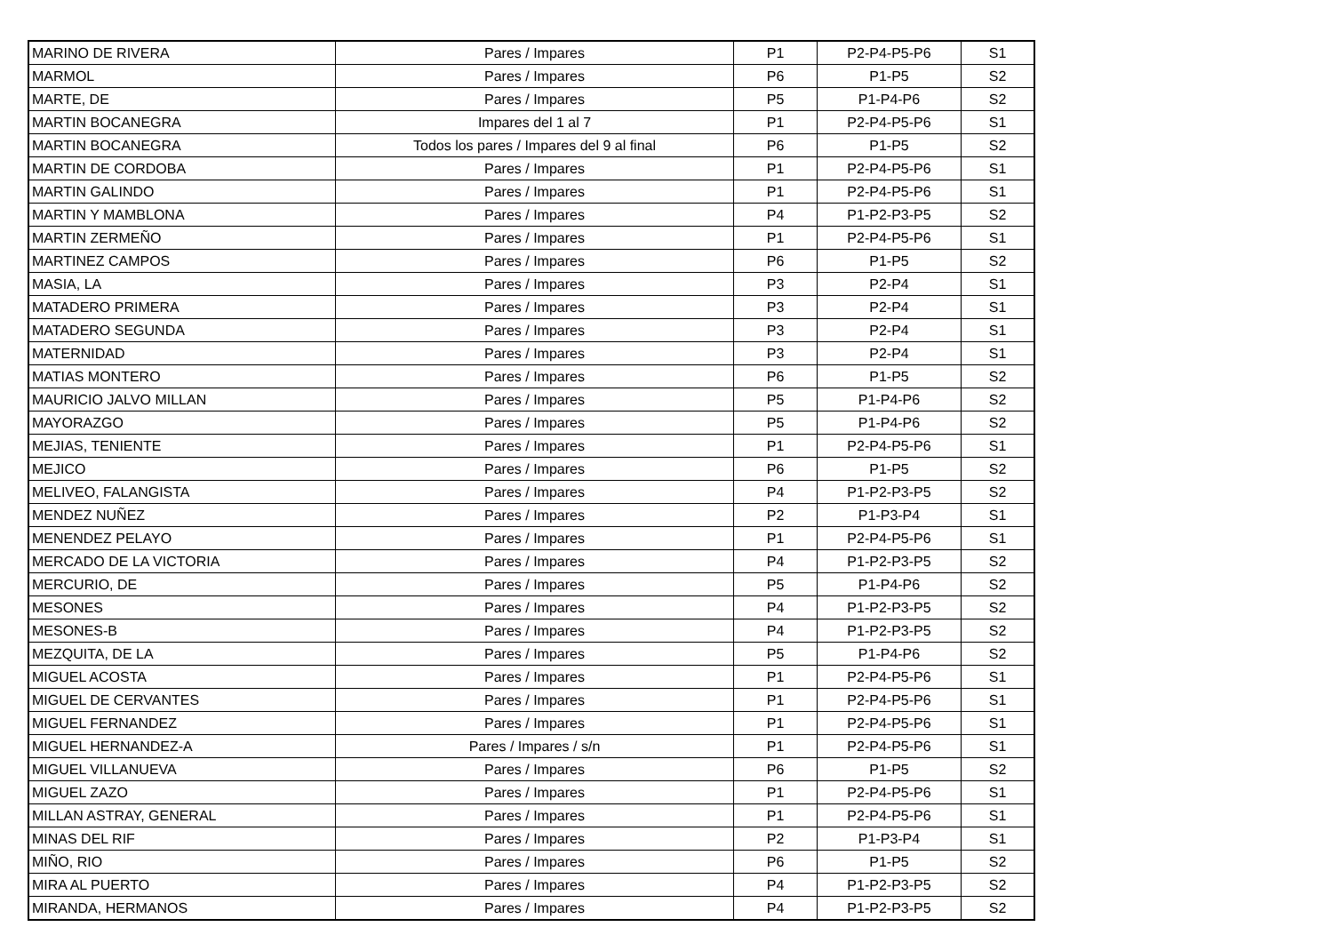| MARINO DE RIVERA | Pares / Impares | P1 | P2-P4-P5-P6 | S1 |
| MARMOL | Pares / Impares | P6 | P1-P5 | S2 |
| MARTE, DE | Pares / Impares | P5 | P1-P4-P6 | S2 |
| MARTIN BOCANEGRA | Impares del 1 al 7 | P1 | P2-P4-P5-P6 | S1 |
| MARTIN BOCANEGRA | Todos los pares / Impares del 9 al final | P6 | P1-P5 | S2 |
| MARTIN DE CORDOBA | Pares / Impares | P1 | P2-P4-P5-P6 | S1 |
| MARTIN GALINDO | Pares / Impares | P1 | P2-P4-P5-P6 | S1 |
| MARTIN Y MAMBLONA | Pares / Impares | P4 | P1-P2-P3-P5 | S2 |
| MARTIN ZERMEÑO | Pares / Impares | P1 | P2-P4-P5-P6 | S1 |
| MARTINEZ CAMPOS | Pares / Impares | P6 | P1-P5 | S2 |
| MASIA, LA | Pares / Impares | P3 | P2-P4 | S1 |
| MATADERO PRIMERA | Pares / Impares | P3 | P2-P4 | S1 |
| MATADERO SEGUNDA | Pares / Impares | P3 | P2-P4 | S1 |
| MATERNIDAD | Pares / Impares | P3 | P2-P4 | S1 |
| MATIAS MONTERO | Pares / Impares | P6 | P1-P5 | S2 |
| MAURICIO JALVO MILLAN | Pares / Impares | P5 | P1-P4-P6 | S2 |
| MAYORAZGO | Pares / Impares | P5 | P1-P4-P6 | S2 |
| MEJIAS, TENIENTE | Pares / Impares | P1 | P2-P4-P5-P6 | S1 |
| MEJICO | Pares / Impares | P6 | P1-P5 | S2 |
| MELIVEO, FALANGISTA | Pares / Impares | P4 | P1-P2-P3-P5 | S2 |
| MENDEZ NUÑEZ | Pares / Impares | P2 | P1-P3-P4 | S1 |
| MENENDEZ PELAYO | Pares / Impares | P1 | P2-P4-P5-P6 | S1 |
| MERCADO DE LA VICTORIA | Pares / Impares | P4 | P1-P2-P3-P5 | S2 |
| MERCURIO, DE | Pares / Impares | P5 | P1-P4-P6 | S2 |
| MESONES | Pares / Impares | P4 | P1-P2-P3-P5 | S2 |
| MESONES-B | Pares / Impares | P4 | P1-P2-P3-P5 | S2 |
| MEZQUITA, DE LA | Pares / Impares | P5 | P1-P4-P6 | S2 |
| MIGUEL ACOSTA | Pares / Impares | P1 | P2-P4-P5-P6 | S1 |
| MIGUEL DE CERVANTES | Pares / Impares | P1 | P2-P4-P5-P6 | S1 |
| MIGUEL FERNANDEZ | Pares / Impares | P1 | P2-P4-P5-P6 | S1 |
| MIGUEL HERNANDEZ-A | Pares / Impares / s/n | P1 | P2-P4-P5-P6 | S1 |
| MIGUEL VILLANUEVA | Pares / Impares | P6 | P1-P5 | S2 |
| MIGUEL ZAZO | Pares / Impares | P1 | P2-P4-P5-P6 | S1 |
| MILLAN ASTRAY, GENERAL | Pares / Impares | P1 | P2-P4-P5-P6 | S1 |
| MINAS DEL RIF | Pares / Impares | P2 | P1-P3-P4 | S1 |
| MIÑO, RIO | Pares / Impares | P6 | P1-P5 | S2 |
| MIRA AL PUERTO | Pares / Impares | P4 | P1-P2-P3-P5 | S2 |
| MIRANDA, HERMANOS | Pares / Impares | P4 | P1-P2-P3-P5 | S2 |